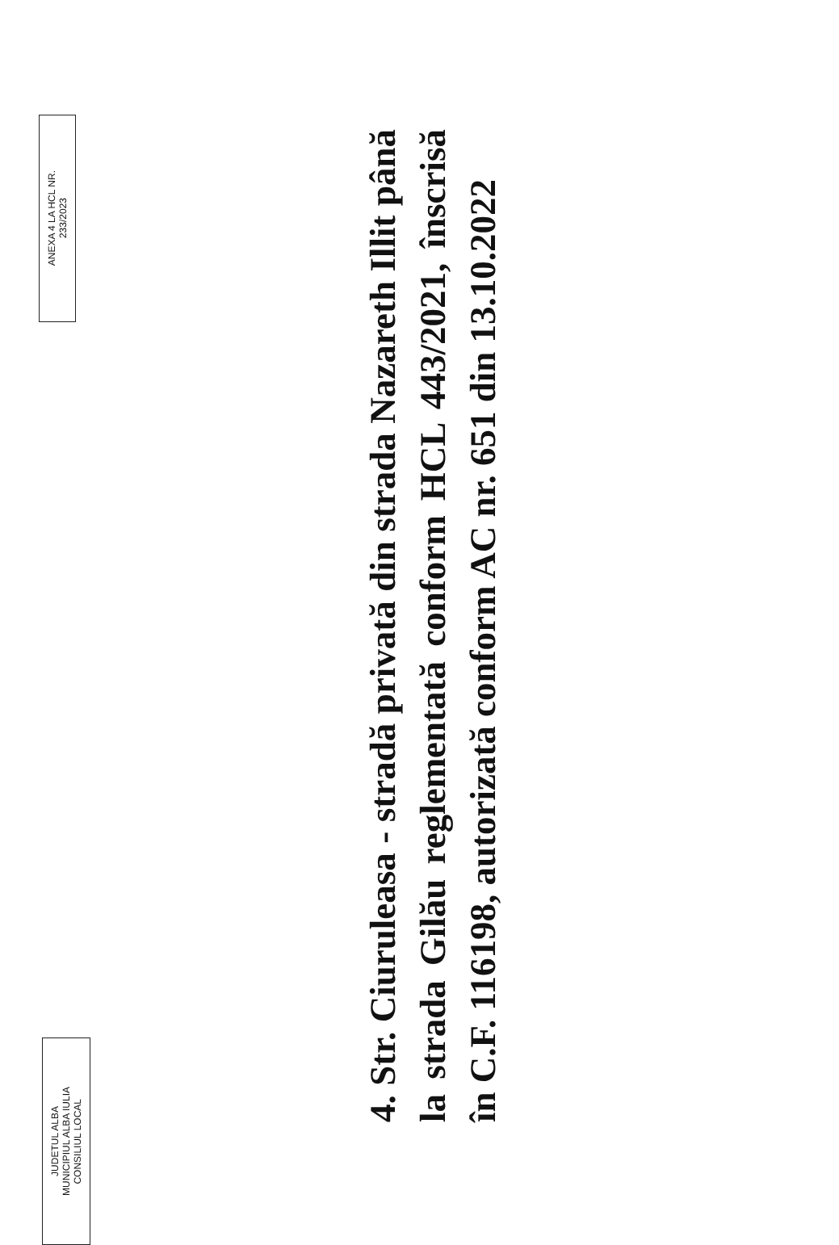JUDETUL ALBA
MUNICIPIUL ALBA IULIA
CONSILIUL LOCAL
ANEXA 4 LA HCL NR.
233/2023
4. Str. Ciuruleasa - stradă privată din strada Nazareth Illit până la strada Gilău reglementată conform HCL 443/2021, înscrisă în C.F. 116198, autorizată conform AC nr. 651 din 13.10.2022